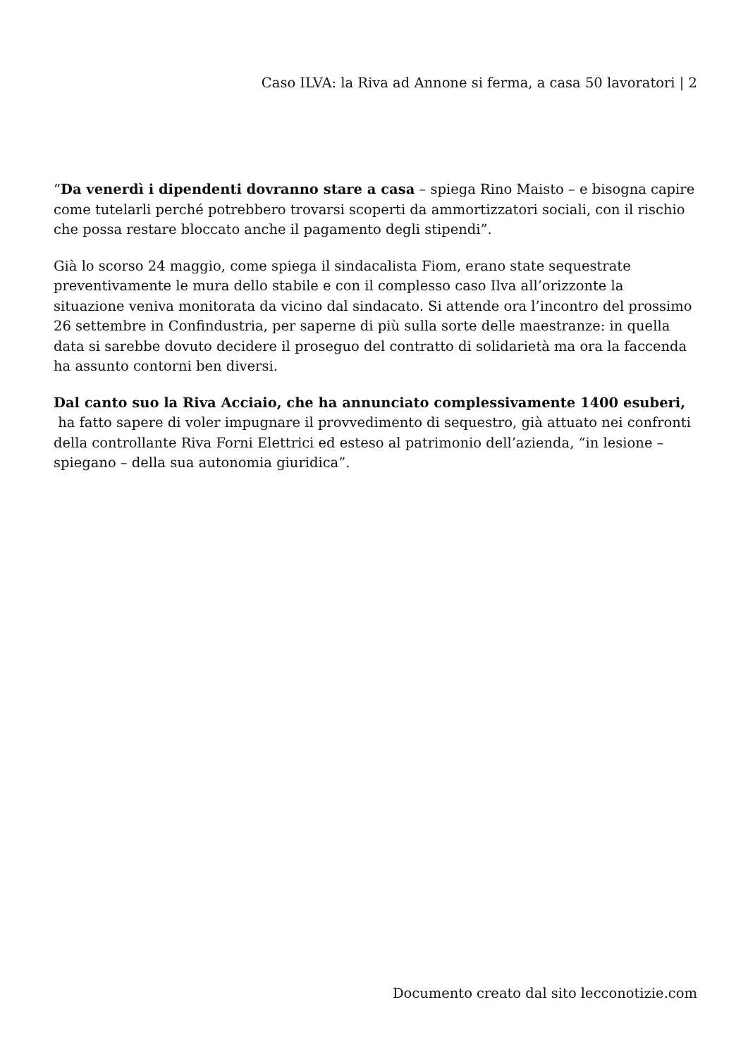Caso ILVA: la Riva ad Annone si ferma, a casa 50 lavoratori | 2
“Da venerdì i dipendenti dovranno stare a casa – spiega Rino Maisto – e bisogna capire come tutelarli perché potrebbero trovarsi scoperti da ammortizzatori sociali, con il rischio che possa restare bloccato anche il pagamento degli stipendi”.
Già lo scorso 24 maggio, come spiega il sindacalista Fiom, erano state sequestrate preventivamente le mura dello stabile e con il complesso caso Ilva all’orizzonte la situazione veniva monitorata da vicino dal sindacato. Si attende ora l’incontro del prossimo 26 settembre in Confindustria, per saperne di più sulla sorte delle maestranze: in quella data si sarebbe dovuto decidere il proseguo del contratto di solidarietà ma ora la faccenda ha assunto contorni ben diversi.
Dal canto suo la Riva Acciaio, che ha annunciato complessivamente 1400 esuberi,
ha fatto sapere di voler impugnare il provvedimento di sequestro, già attuato nei confronti della controllante Riva Forni Elettrici ed esteso al patrimonio dell’azienda, “in lesione – spiegano – della sua autonomia giuridica”.
Documento creato dal sito lecconotizie.com